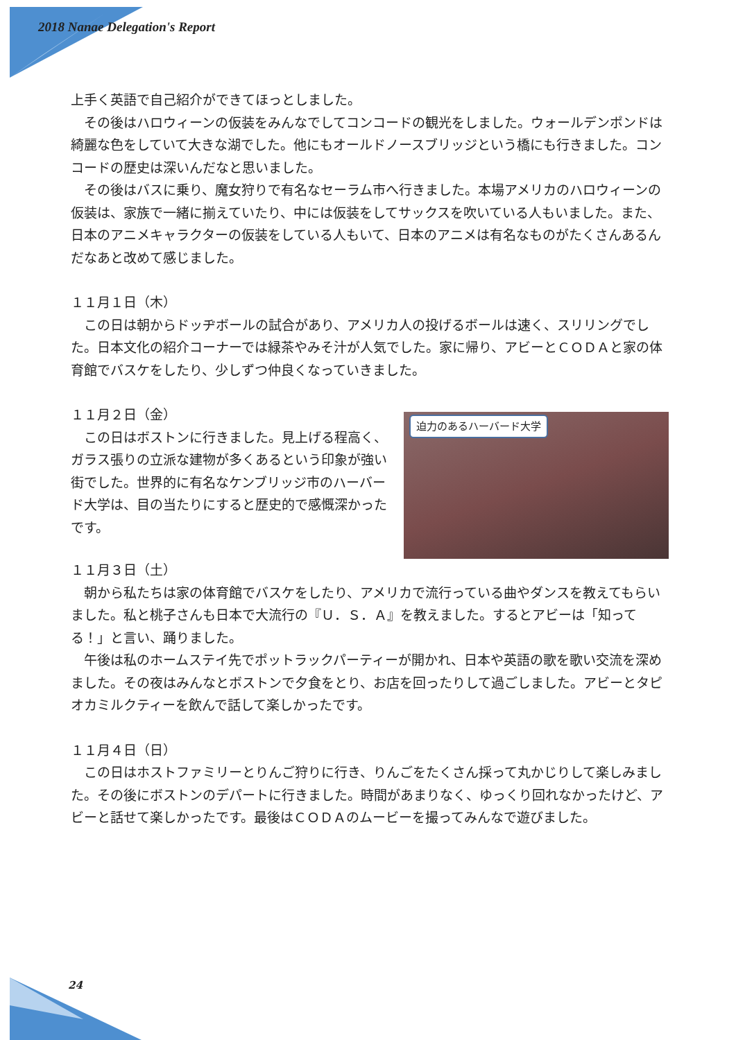2018 Nanae Delegation's Report
上手く英語で自己紹介ができてほっとしました。
　その後はハロウィーンの仮装をみんなでしてコンコードの観光をしました。ウォールデンポンドは綺麗な色をしていて大きな湖でした。他にもオールドノースブリッジという橋にも行きました。コンコードの歴史は深いんだなと思いました。
　その後はバスに乗り、魔女狩りで有名なセーラム市へ行きました。本場アメリカのハロウィーンの仮装は、家族で一緒に揃えていたり、中には仮装をしてサックスを吹いている人もいました。また、日本のアニメキャラクターの仮装をしている人もいて、日本のアニメは有名なものがたくさんあるんだなあと改めて感じました。
１１月１日（木）
　この日は朝からドッヂボールの試合があり、アメリカ人の投げるボールは速く、スリリングでした。日本文化の紹介コーナーでは緑茶やみそ汁が人気でした。家に帰り、アビーとＣＯＤＡと家の体育館でバスケをしたり、少しずつ仲良くなっていきました。
１１月２日（金）
　この日はボストンに行きました。見上げる程高く、ガラス張りの立派な建物が多くあるという印象が強い街でした。世界的に有名なケンブリッジ市のハーバード大学は、目の当たりにすると歴史的で感慨深かったです。
迫力のあるハーバード大学
１１月３日（土）
　朝から私たちは家の体育館でバスケをしたり、アメリカで流行っている曲やダンスを教えてもらいました。私と桃子さんも日本で大流行の『Ｕ．Ｓ．Ａ』を教えました。するとアビーは「知ってる！」と言い、踊りました。
　午後は私のホームステイ先でポットラックパーティーが開かれ、日本や英語の歌を歌い交流を深めました。その夜はみんなとボストンで夕食をとり、お店を回ったりして過ごしました。アビーとタピオカミルクティーを飲んで話して楽しかったです。
１１月４日（日）
　この日はホストファミリーとりんご狩りに行き、りんごをたくさん採って丸かじりして楽しみました。その後にボストンのデパートに行きました。時間があまりなく、ゆっくり回れなかったけど、アビーと話せて楽しかったです。最後はＣＯＤＡのムービーを撮ってみんなで遊びました。
24